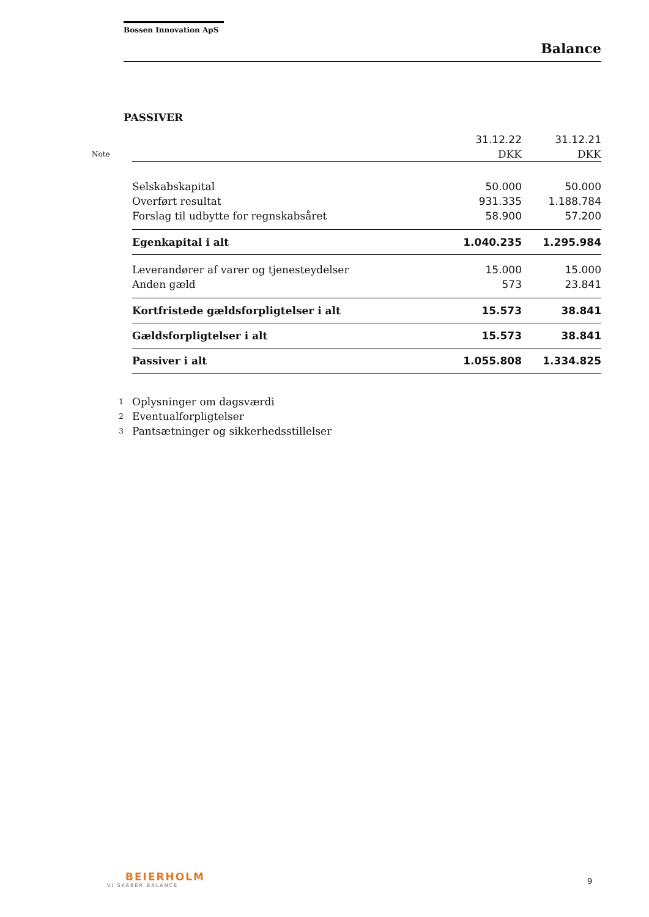Bossen Innovation ApS
Balance
PASSIVER
| | | 31.12.22 | 31.12.21 |
| Note | | DKK | DKK |
| | Selskabskapital | 50.000 | 50.000 |
| | Overført resultat | 931.335 | 1.188.784 |
| | Forslag til udbytte for regnskabsåret | 58.900 | 57.200 |
| | Egenkapital i alt | 1.040.235 | 1.295.984 |
| | Leverandører af varer og tjenesteydelser | 15.000 | 15.000 |
| | Anden gæld | 573 | 23.841 |
| | Kortfristede gældsforpligtelser i alt | 15.573 | 38.841 |
| | Gældsforpligtelser i alt | 15.573 | 38.841 |
| | Passiver i alt | 1.055.808 | 1.334.825 |
| 1 | Oplysninger om dagsværdi | | |
| 2 | Eventualforpligtelser | | |
| 3 | Pantsætninger og sikkerhedsstillelser | | |
BEIERHOLM
VI SKABER BALANCE
9